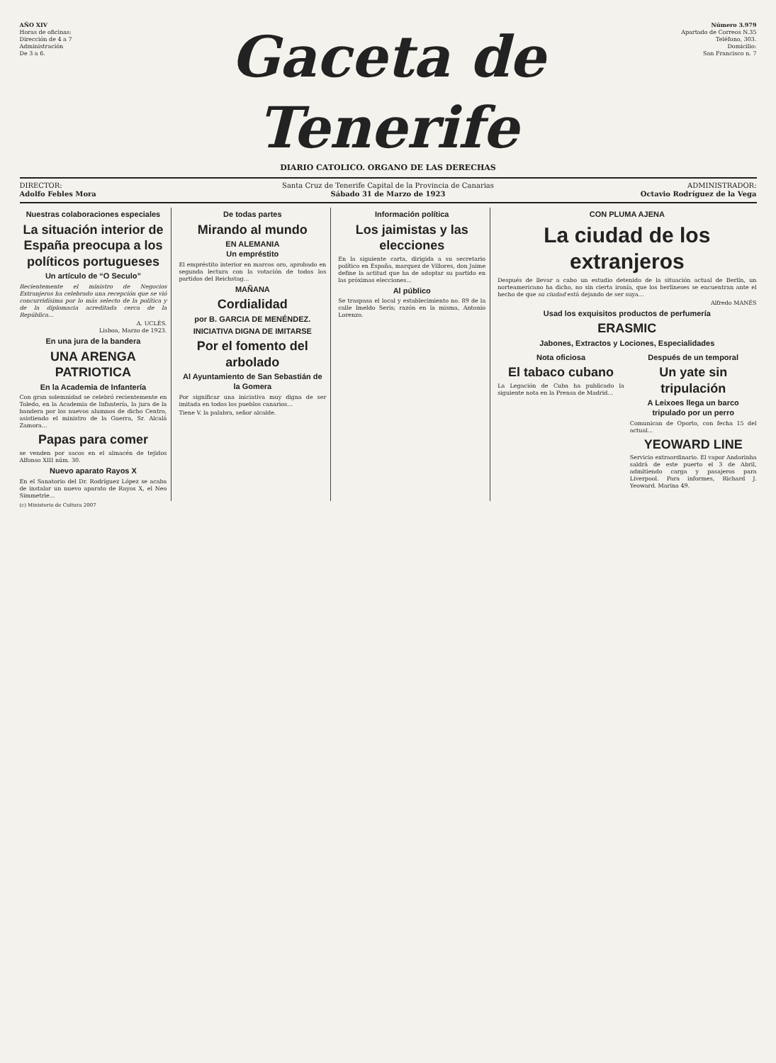AÑO XIV
Horas de oficinas:
Dirección de 4 a 7
Administración
De 3 a 6.
Gaceta de Tenerife
DIARIO CATOLICO. ORGANO DE LAS DERECHAS
Número 3.979
Apartado de Correos N.35
Teléfono, 303.
Domicilio:
San Francisco n. 7
DIRECTOR:
Adolfo Febles Mora
Santa Cruz de Tenerife Capital de la Provincia de Canarias
Sábado 31 de Marzo de 1923
ADMINISTRADOR:
Octavio Rodríguez de la Vega
Nuestras colaboraciones especiales
La situación interior de España preocupa a los políticos portugueses
Un artículo de “O Seculo”
Recientemente el ministro de Negocios Extranjeros ha celebrado una recepción que se vió concurridísima por lo más selecto de la política y de la diplomacia acreditada cerca de la República...
A. UCLÉS.
Lisboa, Marzo de 1923.
En una jura de la bandera
UNA ARENGA PATRIOTICA
En la Academia de Infantería
Con gran solemnidad se celebró recientemente en Toledo, en la Academia de Infantería, la jura de la bandera por los nuevos alumnos de dicho Centro, asistiendo el ministro de la Guerra, Sr. Alcalá Zamora...
Papas para comer
se venden por sacos en el almacén de tejidos Alfonso XIII núm. 30.
Nuevo aparato Rayos X
En el Sanatorio del Dr. Rodríguez López se acaba de instalar un nuevo aparato de Rayos X, el Neo Simmetrie...
De todas partes
Mirando al mundo
EN ALEMANIA
Un empréstito
El empréstito interior en marcos oro, aprobado en segunda lectura con la votación de todos los partidos del Reichstag...
MAÑANA
Cordialidad
por B. GARCIA DE MENÉNDEZ.
INICIATIVA DIGNA DE IMITARSE
Por el fomento del arbolado
Al Ayuntamiento de San Sebastián de la Gomera
Por significar una iniciativa muy digna de ser imitada en todos los pueblos canarios...
Tiene V. la palabra, señor alcalde.
Información política
Los jaimistas y las elecciones
En la siguiente carta, dirigida a su secretario político en España, marquez de Villores, don Jaime define la actitud que ha de adoptar su partido en las próximas elecciones...
Al público
Se traspasa el local y establecimiento no. 89 de la calle Imeldo Seris; razón en la misma, Antonio Lorenzo.
CON PLUMA AJENA
La ciudad de los extranjeros
Después de llevar a cabo un estudio detenido de la situación actual de Berlín, un norteamericano ha dicho, no sin cierta ironía, que los berlineses se encuentran ante el hecho de que su ciudad está dejando de ser suya...
Alfredo MANÉS
Usad los exquisitos productos de perfumería
ERASMIC
Jabones, Extractos y Lociones, Especialidades
Nota oficiosa
El tabaco cubano
La Legación de Cuba ha publicado la siguiente nota en la Prensa de Madrid...
Después de un temporal
Un yate sin tripulación
A Leixoes llega un barco tripulado por un perro
Comunican de Oporto, con fecha 15 del actual...
YEOWARD LINE
Servicio extraordinario. El vapor Andorinha saldrá de este puerto el 3 de Abril, admitiendo carga y pasajeros para Liverpool. Para informes, Richard J. Yeoward. Marina 49.
(c) Ministerio de Cultura 2007